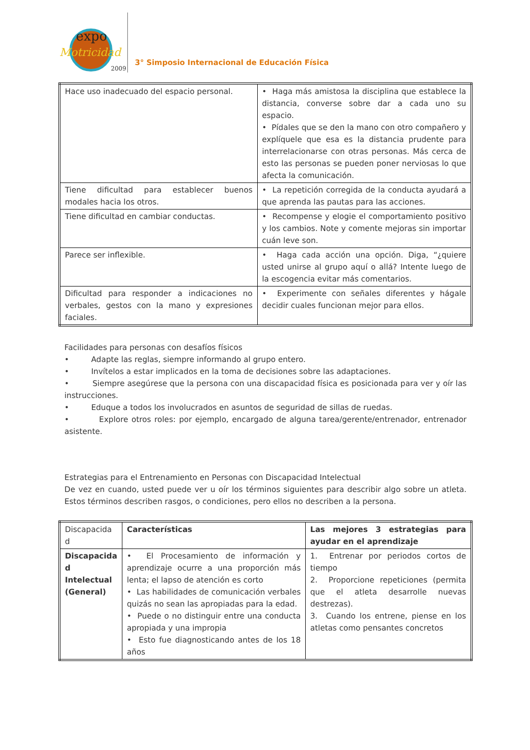expo
Motricidad
2009
3° Simposio Internacional de Educación Física
| Hace uso inadecuado del espacio personal. | • Haga más amistosa la disciplina que establece la distancia, converse sobre dar a cada uno su espacio. • Pídales que se den la mano con otro compañero y explíquele que esa es la distancia prudente para interrelacionarse con otras personas. Más cerca de esto las personas se pueden poner nerviosas lo que afecta la comunicación. |
| Tiene dificultad para establecer buenos modales hacia los otros. | • La repetición corregida de la conducta ayudará a que aprenda las pautas para las acciones. |
| Tiene dificultad en cambiar conductas. | • Recompense y elogie el comportamiento positivo y los cambios. Note y comente mejoras sin importar cuán leve son. |
| Parece ser inflexible. | • Haga cada acción una opción. Diga, “¿quiere usted unirse al grupo aquí o allá? Intente luego de la escogencia evitar más comentarios. |
| Dificultad para responder a indicaciones no verbales, gestos con la mano y expresiones faciales. | • Experimente con señales diferentes y hágale decidir cuales funcionan mejor para ellos. |
Facilidades para personas con desafíos físicos
• Adapte las reglas, siempre informando al grupo entero.
• Invítelos a estar implicados en la toma de decisiones sobre las adaptaciones.
• Siempre asegúrese que la persona con una discapacidad física es posicionada para ver y oír las instrucciones.
• Eduque a todos los involucrados en asuntos de seguridad de sillas de ruedas.
• Explore otros roles: por ejemplo, encargado de alguna tarea/gerente/entrenador, entrenador asistente.
Estrategias para el Entrenamiento en Personas con Discapacidad Intelectual
De vez en cuando, usted puede ver u oír los términos siguientes para describir algo sobre un atleta. Estos términos describen rasgos, o condiciones, pero ellos no describen a la persona.
| Discapacida d | Características | Las mejores 3 estrategias para ayudar en el aprendizaje |
| Discapacida d Intelectual (General) | • El Procesamiento de información y aprendizaje ocurre a una proporción más lenta; el lapso de atención es corto • Las habilidades de comunicación verbales quizás no sean las apropiadas para la edad. • Puede o no distinguir entre una conducta apropiada y una impropia • Esto fue diagnosticando antes de los 18 años | 1. Entrenar por periodos cortos de tiempo 2. Proporcione repeticiones (permita que el atleta desarrolle nuevas destrezas). 3. Cuando los entrene, piense en los atletas como pensantes concretos |